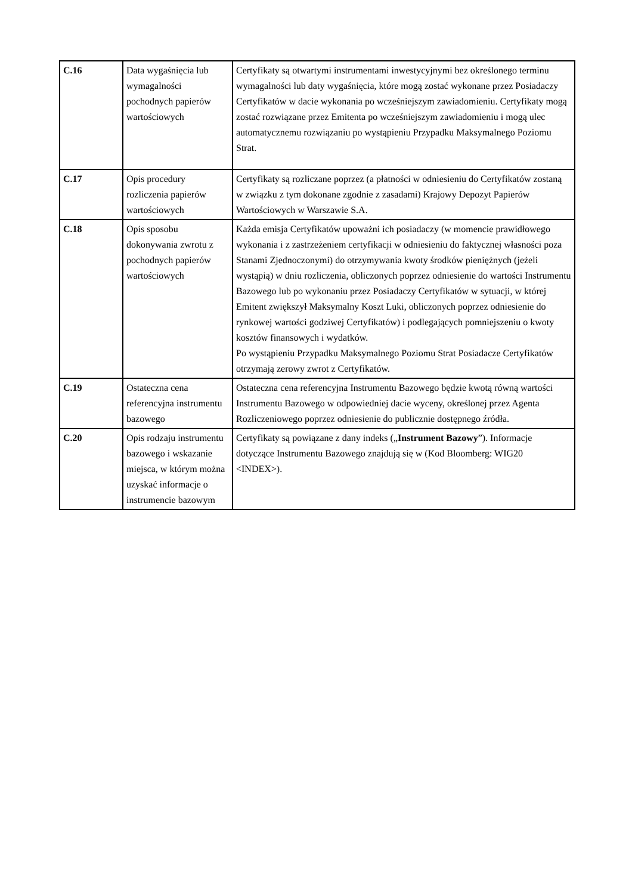| C.16 | Data wygaśnięcia lub wymagalności pochodnych papierów wartościowych | Certyfikaty są otwartymi instrumentami inwestycyjnymi bez określonego terminu wymagalności lub daty wygaśnięcia, które mogą zostać wykonane przez Posiadaczy Certyfikatów w dacie wykonania po wcześniejszym zawiadomieniu. Certyfikaty mogą zostać rozwiązane przez Emitenta po wcześniejszym zawiadomieniu i mogą ulec automatycznemu rozwiązaniu po wystąpieniu Przypadku Maksymalnego Poziomu Strat. |
| C.17 | Opis procedury rozliczenia papierów wartościowych | Certyfikaty są rozliczane poprzez (a płatności w odniesieniu do Certyfikatów zostaną w związku z tym dokonane zgodnie z zasadami) Krajowy Depozyt Papierów Wartościowych w Warszawie S.A. |
| C.18 | Opis sposobu dokonywania zwrotu z pochodnych papierów wartościowych | Każda emisja Certyfikatów upoważni ich posiadaczy (w momencie prawidłowego wykonania i z zastrzeżeniem certyfikacji w odniesieniu do faktycznej własności poza Stanami Zjednoczonymi) do otrzymywania kwoty środków pieniężnych (jeżeli wystąpią) w dniu rozliczenia, obliczonych poprzez odniesienie do wartości Instrumentu Bazowego lub po wykonaniu przez Posiadaczy Certyfikatów w sytuacji, w której Emitent zwiększył Maksymalny Koszt Luki, obliczonych poprzez odniesienie do rynkowej wartości godziwej Certyfikatów) i podlegających pomniejszeniu o kwoty kosztów finansowych i wydatków. Po wystąpieniu Przypadku Maksymalnego Poziomu Strat Posiadacze Certyfikatów otrzymają zerowy zwrot z Certyfikatów. |
| C.19 | Ostateczna cena referencyjna instrumentu bazowego | Ostateczna cena referencyjna Instrumentu Bazowego będzie kwotą równą wartości Instrumentu Bazowego w odpowiedniej dacie wyceny, określonej przez Agenta Rozliczeniowego poprzez odniesienie do publicznie dostępnego źródła. |
| C.20 | Opis rodzaju instrumentu bazowego i wskazanie miejsca, w którym można uzyskać informacje o instrumencie bazowym | Certyfikaty są powiązane z dany indeks („ Instrument Bazowy ”). Informacje dotyczące Instrumentu Bazowego znajdują się w (Kod Bloomberg: WIG20 <INDEX>). |